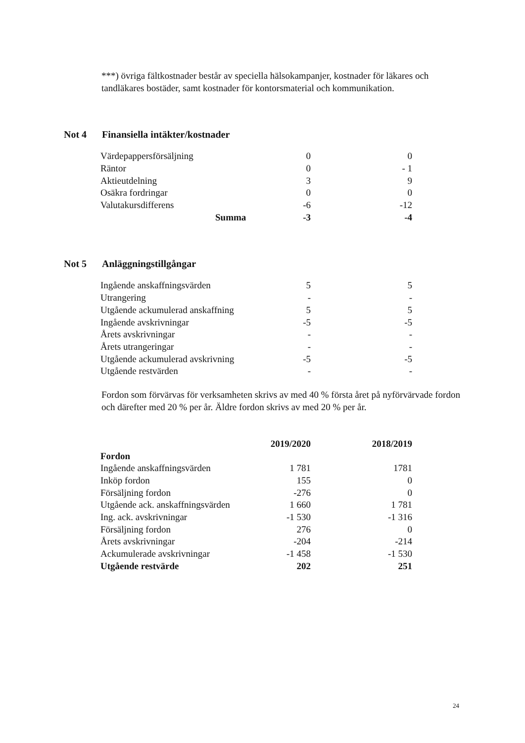***) övriga fältkostnader består av speciella hälsokampanjer, kostnader för läkares och tandläkares bostäder, samt kostnader för kontorsmaterial och kommunikation.
Not 4 Finansiella intäkter/kostnader
| Värdepappersförsäljning | 0 | 0 |
| Räntor | 0 | - 1 |
| Aktieutdelning | 3 | 9 |
| Osäkra fordringar | 0 | 0 |
| Valutakursdifferens | -6 | -12 |
| Summa | -3 | -4 |
Not 5 Anläggningstillgångar
| Ingående anskaffningsvärden | 5 | 5 |
| Utrangering | - | - |
| Utgående ackumulerad anskaffning | 5 | 5 |
| Ingående avskrivningar | -5 | -5 |
| Årets avskrivningar | - | - |
| Årets utrangeringar | - | - |
| Utgående ackumulerad avskrivning | -5 | -5 |
| Utgående restvärden | - | - |
Fordon som förvärvas för verksamheten skrivs av med 40 % första året på nyförvärvade fordon och därefter med 20 % per år. Äldre fordon skrivs av med 20 % per år.
| | 2019/2020 | 2018/2019 |
| Fordon | | |
| Ingående anskaffningsvärden | 1 781 | 1781 |
| Inköp fordon | 155 | 0 |
| Försäljning fordon | -276 | 0 |
| Utgående ack. anskaffningsvärden | 1 660 | 1 781 |
| Ing. ack. avskrivningar | -1 530 | -1 316 |
| Försäljning fordon | 276 | 0 |
| Årets avskrivningar | -204 | -214 |
| Ackumulerade avskrivningar | -1 458 | -1 530 |
| Utgående restvärde | 202 | 251 |
24